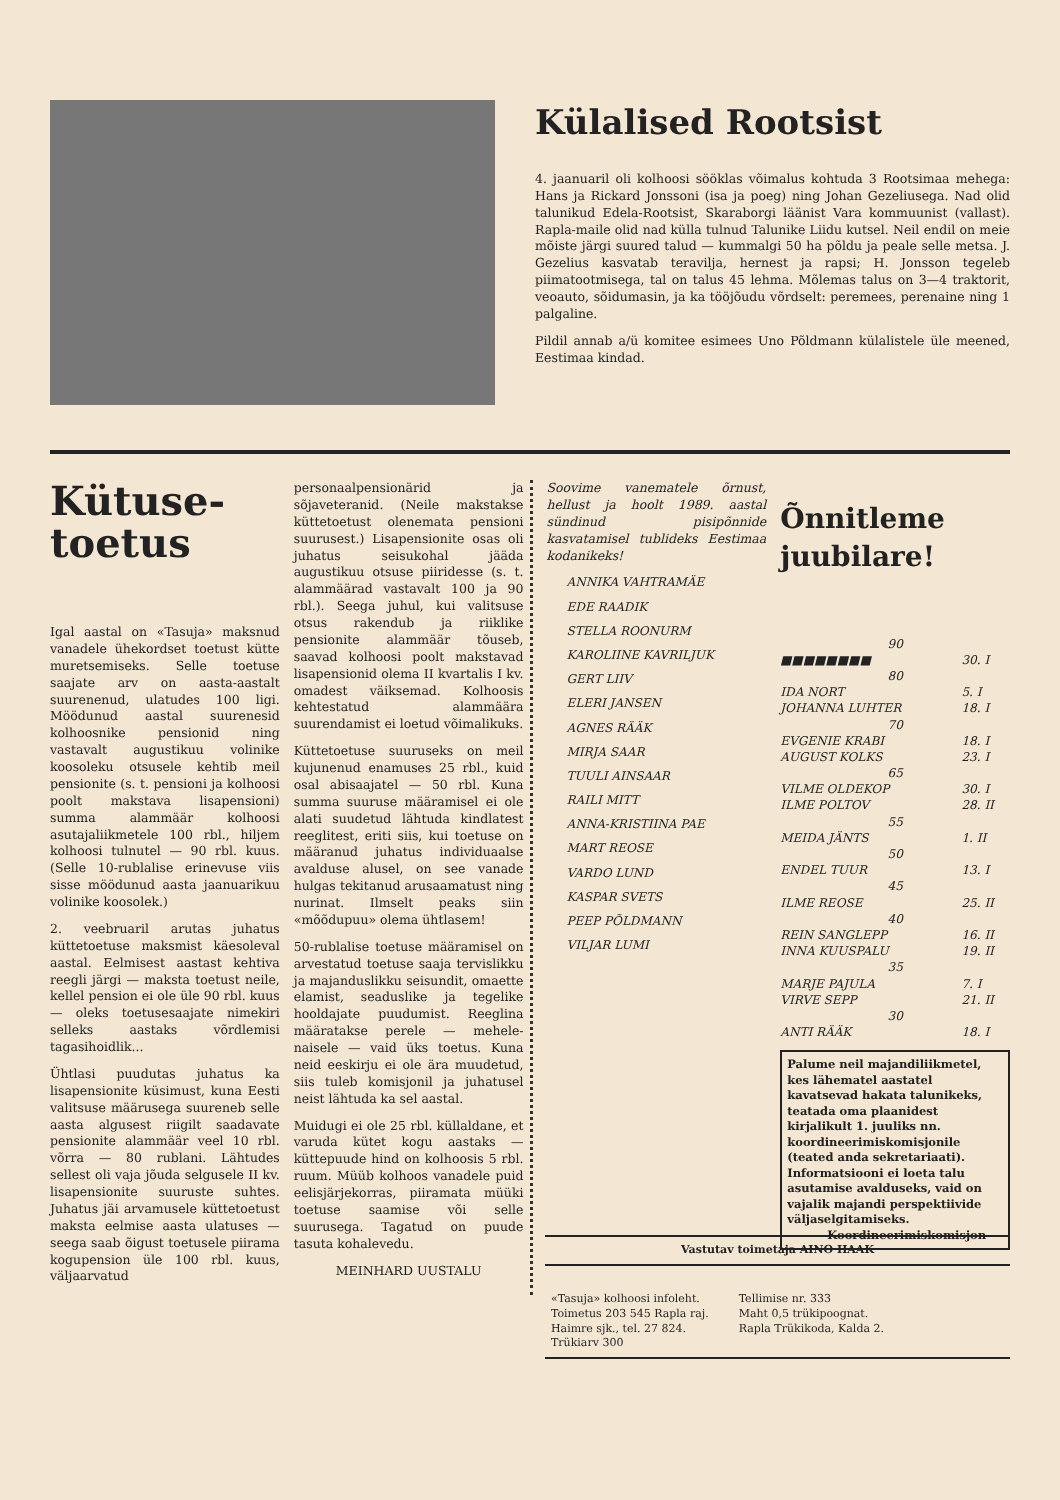Külalised Rootsist
4. jaanuaril oli kolhoosi sööklas võimalus kohtuda 3 Rootsimaa mehega: Hans ja Rickard Jonssoni (isa ja poeg) ning Johan Gezeliusega. Nad olid talunikud Edela-Rootsist, Skaraborgi läänist Vara kommuunist (vallast). Rapla-maile olid nad külla tulnud Talunike Liidu kutsel. Neil endil on meie mõiste järgi suured talud — kummalgi 50 ha põldu ja peale selle metsa. J. Gezelius kasvatab teravilja, hernest ja rapsi; H. Jonsson tegeleb piimatootmisega, tal on talus 45 lehma. Mõlemas talus on 3—4 traktorit, veoauto, sõidumasin, ja ka tööjõudu võrdselt: peremees, perenaine ning 1 palgaline.
Pildil annab a/ü komitee esimees Uno Põldmann külalistele üle meened, Eestimaa kindad.
Kütuse-
toetus
Igal aastal on «Tasuja» maksnud vanadele ühekordset toetust kütte muretsemiseks. Selle toetuse saajate arv on aasta-aastalt suurenenud, ulatudes 100 ligi. Möödunud aastal suurenesid kolhoosnike pensionid ning vastavalt augustikuu volinike koosoleku otsusele kehtib meil pensionite (s. t. pensioni ja kolhoosi poolt makstava lisapensioni) summa alammäär kolhoosi asutajaliikmetele 100 rbl., hiljem kolhoosi tulnutel — 90 rbl. kuus. (Selle 10-rublalise erinevuse viis sisse möödunud aasta jaanuarikuu volinike koosolek.)
2. veebruaril arutas juhatus küttetoetuse maksmist käesoleval aastal. Eelmisest aastast kehtiva reegli järgi — maksta toetust neile, kellel pension ei ole üle 90 rbl. kuus — oleks toetusesaajate nimekiri selleks aastaks võrdlemisi tagasihoidlik...
Ühtlasi puudutas juhatus ka lisapensionite küsimust, kuna Eesti valitsuse määrusega suureneb selle aasta algusest riigilt saadavate pensionite alammäär veel 10 rbl. võrra — 80 rublani. Lähtudes sellest oli vaja jõuda selgusele II kv. lisapensionite suuruste suhtes. Juhatus jäi arvamusele küttetoetust maksta eelmise aasta ulatuses — seega saab õigust toetusele piirama kogupension üle 100 rbl. kuus, väljaarvatud
personaalpensionärid ja sõjaveteranid. (Neile makstakse küttetoetust olenemata pensioni suurusest.) Lisapensionite osas oli juhatus seisukohal jääda augustikuu otsuse piiridesse (s. t. alammäärad vastavalt 100 ja 90 rbl.). Seega juhul, kui valitsuse otsus rakendub ja riiklike pensionite alammäär tõuseb, saavad kolhoosi poolt makstavad lisapensionid olema II kvartalis I kv. omadest väiksemad. Kolhoosis kehtestatud alammäära suurendamist ei loetud võimalikuks.
Küttetoetuse suuruseks on meil kujunenud enamuses 25 rbl., kuid osal abisaajatel — 50 rbl. Kuna summa suuruse määramisel ei ole alati suudetud lähtuda kindlatest reeglitest, eriti siis, kui toetuse on määranud juhatus individuaalse avalduse alusel, on see vanade hulgas tekitanud arusaamatust ning nurinat. Ilmselt peaks siin «mõõdupuu» olema ühtlasem!
50-rublalise toetuse määramisel on arvestatud toetuse saaja tervislikku ja majanduslikku seisundit, omaette elamist, seaduslike ja tegelike hooldajate puudumist. Reeglina määratakse perele — mehele-naisele — vaid üks toetus. Kuna neid eeskirju ei ole ära muudetud, siis tuleb komisjonil ja juhatusel neist lähtuda ka sel aastal.
Muidugi ei ole 25 rbl. küllaldane, et varuda kütet kogu aastaks — küttepuude hind on kolhoosis 5 rbl. ruum. Müüb kolhoos vanadele puid eelisjärjekorras, piiramata müüki toetuse saamise või selle suurusega. Tagatud on puude tasuta kohalevedu.
MEINHARD UUSTALU
Soovime vanematele õrnust, hellust ja hoolt 1989. aastal sündinud pisipõnnide kasvatamisel tublideks Eestimaa kodanikeks!
ANNIKA VAHTRAMÄE
EDE RAADIK
STELLA ROONURM
KAROLIINE KAVRILJUK
GERT LIIV
ELERI JANSEN
AGNES RÄÄK
MIRJA SAAR
TUULI AINSAAR
RAILI MITT
ANNA-KRISTIINA PAE
MART REOSE
VARDO LUND
KASPAR SVETS
PEEP PÕLDMANN
VILJAR LUMI
Õnnitleme juubilare!
| 90 | |
| ■■■■■■■■ | 30. I |
| 80 | |
| IDA NORT | 5. I |
| JOHANNA LUHTER | 18. I |
| 70 | |
| EVGENIE KRABI | 18. I |
| AUGUST KOLKS | 23. I |
| 65 | |
| VILME OLDEKOP | 30. I |
| ILME POLTOV | 28. II |
| 55 | |
| MEIDA JÄNTS | 1. II |
| 50 | |
| ENDEL TUUR | 13. I |
| 45 | |
| ILME REOSE | 25. II |
| 40 | |
| REIN SANGLEPP | 16. II |
| INNA KUUSPALU | 19. II |
| 35 | |
| MARJE PAJULA | 7. I |
| VIRVE SEPP | 21. II |
| 30 | |
| ANTI RÄÄK | 18. I |
Palume neil majandiliikmetel, kes lähematel aastatel kavatsevad hakata talunikeks, teatada oma plaanidest kirjalikult 1. juuliks nn. koordineerimiskomisjonile (teated anda sekretariaati). Informatsiooni ei loeta talu asutamise avalduseks, vaid on vajalik majandi perspektiivide väljaselgitamiseks.
Koordineerimiskomisjon
Vastutav toimetaja AINO HAAK
«Tasuja» kolhoosi infoleht.
Toimetus 203 545 Rapla raj.
Haimre sjk., tel. 27 824.
Trükiarv 300
Tellimise nr. 333
Maht 0,5 trükipoognat.
Rapla Trükikoda, Kalda 2.